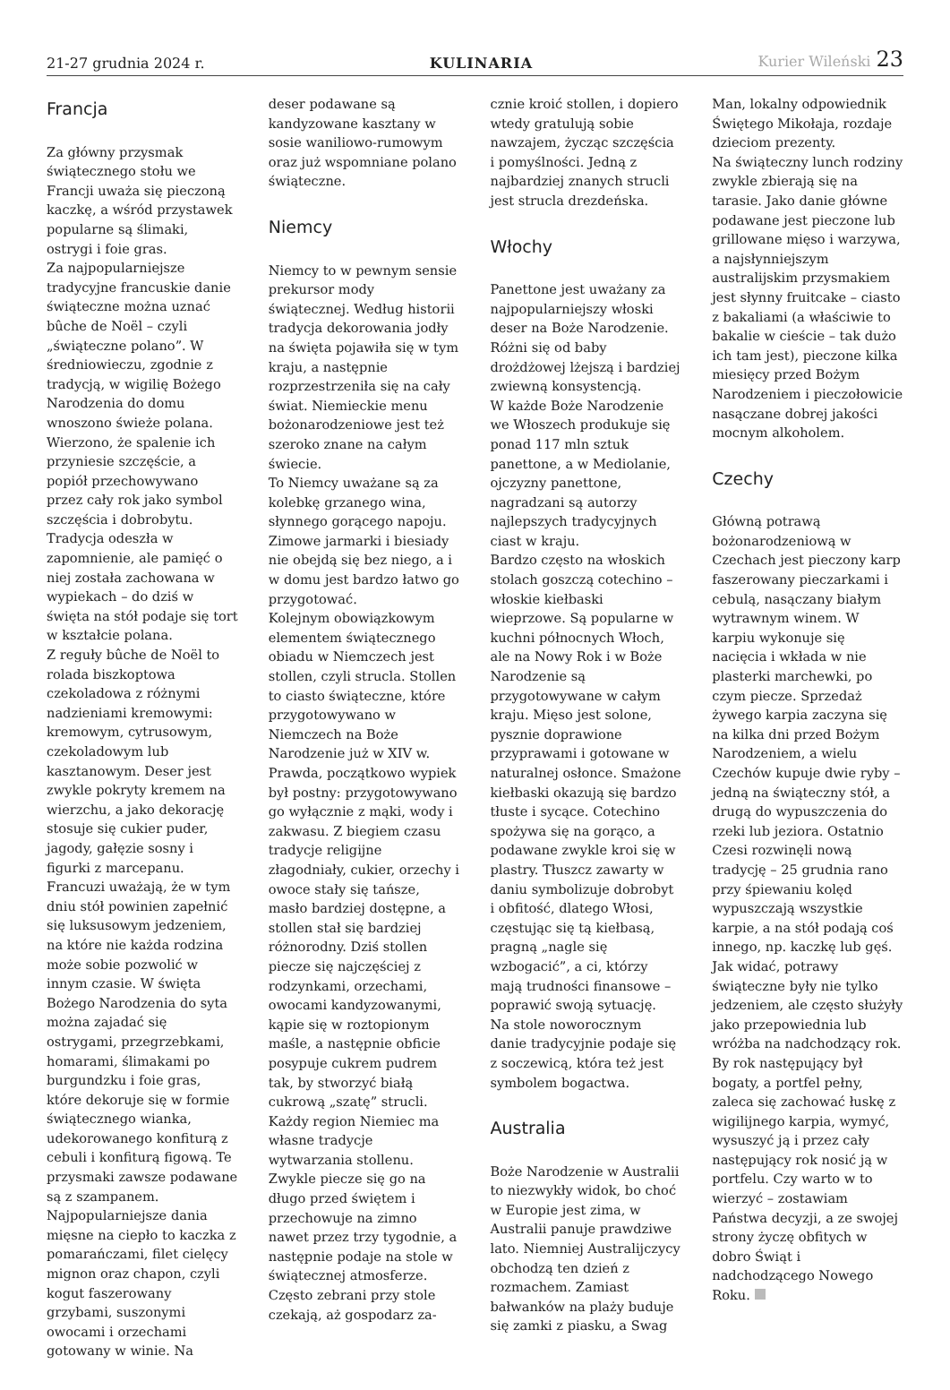21-27 grudnia 2024 r.
KULINARIA
Kurier Wileński 23
Francja
Za główny przysmak świątecznego stołu we Francji uważa się pieczoną kaczkę, a wśród przystawek popularne są ślimaki, ostrygi i foie gras.
Za najpopularniejsze tradycyjne francuskie danie świąteczne można uznać bûche de Noël – czyli „świąteczne polano”. W średniowieczu, zgodnie z tradycją, w wigilię Bożego Narodzenia do domu wnoszono świeże polana. Wierzono, że spalenie ich przyniesie szczęście, a popiół przechowywano przez cały rok jako symbol szczęścia i dobrobytu. Tradycja odeszła w zapomnienie, ale pamięć o niej została zachowana w wypiekach – do dziś w święta na stół podaje się tort w kształcie polana.
Z reguły bûche de Noël to rolada biszkoptowa czekoladowa z różnymi nadzieniami kremowymi: kremowym, cytrusowym, czekoladowym lub kasztanowym. Deser jest zwykle pokryty kremem na wierzchu, a jako dekorację stosuje się cukier puder, jagody, gałęzie sosny i figurki z marcepanu.
Francuzi uważają, że w tym dniu stół powinien zapełnić się luksusowym jedzeniem, na które nie każda rodzina może sobie pozwolić w innym czasie. W święta Bożego Narodzenia do syta można zajadać się ostrygami, przegrzebkami, homarami, ślimakami po burgundzku i foie gras, które dekoruje się w formie świątecznego wianka, udekorowanego konfiturą z cebuli i konfiturą figową. Te przysmaki zawsze podawane są z szampanem.
Najpopularniejsze dania mięsne na ciepło to kaczka z pomarańczami, filet cielęcy mignon oraz chapon, czyli kogut faszerowany grzybami, suszonymi owocami i orzechami gotowany w winie. Na
deser podawane są kandyzowane kasztany w sosie waniliowo-rumowym oraz już wspomniane polano świąteczne.
Niemcy
Niemcy to w pewnym sensie prekursor mody świątecznej. Według historii tradycja dekorowania jodły na święta pojawiła się w tym kraju, a następnie rozprzestrzeniła się na cały świat. Niemieckie menu bożonarodzeniowe jest też szeroko znane na całym świecie.
To Niemcy uważane są za kolebkę grzanego wina, słynnego gorącego napoju. Zimowe jarmarki i biesiady nie obejdą się bez niego, a i w domu jest bardzo łatwo go przygotować.
Kolejnym obowiązkowym elementem świątecznego obiadu w Niemczech jest stollen, czyli strucla. Stollen to ciasto świąteczne, które przygotowywano w Niemczech na Boże Narodzenie już w XIV w. Prawda, początkowo wypiek był postny: przygotowywano go wyłącznie z mąki, wody i zakwasu. Z biegiem czasu tradycje religijne złagodniały, cukier, orzechy i owoce stały się tańsze, masło bardziej dostępne, a stollen stał się bardziej różnorodny. Dziś stollen piecze się najczęściej z rodzynkami, orzechami, owocami kandyzowanymi, kąpie się w roztopionym maśle, a następnie obficie posypuje cukrem pudrem tak, by stworzyć białą cukrową „szatę” strucli.
Każdy region Niemiec ma własne tradycje wytwarzania stollenu. Zwykle piecze się go na długo przed świętem i przechowuje na zimno nawet przez trzy tygodnie, a następnie podaje na stole w świątecznej atmosferze. Często zebrani przy stole czekają, aż gospodarz za-
cznie kroić stollen, i dopiero wtedy gratulują sobie nawzajem, życząc szczęścia i pomyślności. Jedną z najbardziej znanych strucli jest strucla drezdeńska.
Włochy
Panettone jest uważany za najpopularniejszy włoski deser na Boże Narodzenie. Różni się od baby drożdżowej lżejszą i bardziej zwiewną konsystencją.
W każde Boże Narodzenie we Włoszech produkuje się ponad 117 mln sztuk panettone, a w Mediolanie, ojczyzny panettone, nagradzani są autorzy najlepszych tradycyjnych ciast w kraju.
Bardzo często na włoskich stolach goszczą cotechino – włoskie kiełbaski wieprzowe. Są popularne w kuchni północnych Włoch, ale na Nowy Rok i w Boże Narodzenie są przygotowywane w całym kraju. Mięso jest solone, pysznie doprawione przyprawami i gotowane w naturalnej osłonce. Smażone kiełbaski okazują się bardzo tłuste i sycące. Cotechino spożywa się na gorąco, a podawane zwykle kroi się w plastry. Tłuszcz zawarty w daniu symbolizuje dobrobyt i obfitość, dlatego Włosi, częstując się tą kiełbasą, pragną „nagle się wzbogacić”, a ci, którzy mają trudności finansowe – poprawić swoją sytuację.
Na stole noworocznym danie tradycyjnie podaje się z soczewicą, która też jest symbolem bogactwa.
Australia
Boże Narodzenie w Australii to niezwykły widok, bo choć w Europie jest zima, w Australii panuje prawdziwe lato. Niemniej Australijczycy obchodzą ten dzień z rozmachem. Zamiast bałwanków na plaży buduje się zamki z piasku, a Swag
Man, lokalny odpowiednik Świętego Mikołaja, rozdaje dzieciom prezenty.
Na świąteczny lunch rodziny zwykle zbierają się na tarasie. Jako danie główne podawane jest pieczone lub grillowane mięso i warzywa, a najsłynniejszym australijskim przysmakiem jest słynny fruitcake – ciasto z bakaliami (a właściwie to bakalie w cieście – tak dużo ich tam jest), pieczone kilka miesięcy przed Bożym Narodzeniem i pieczołowicie nasączane dobrej jakości mocnym alkoholem.
Czechy
Główną potrawą bożonarodzeniową w Czechach jest pieczony karp faszerowany pieczarkami i cebulą, nasączany białym wytrawnym winem. W karpiu wykonuje się nacięcia i wkłada w nie plasterki marchewki, po czym piecze. Sprzedaż żywego karpia zaczyna się na kilka dni przed Bożym Narodzeniem, a wielu Czechów kupuje dwie ryby – jedną na świąteczny stół, a drugą do wypuszczenia do rzeki lub jeziora. Ostatnio Czesi rozwinęli nową tradycję – 25 grudnia rano przy śpiewaniu kolęd wypuszczają wszystkie karpie, a na stół podają coś innego, np. kaczkę lub gęś. Jak widać, potrawy świąteczne były nie tylko jedzeniem, ale często służyły jako przepowiednia lub wróżba na nadchodzący rok. By rok następujący był bogaty, a portfel pełny, zaleca się zachować łuskę z wigilijnego karpia, wymyć, wysuszyć ją i przez cały następujący rok nosić ją w portfelu. Czy warto w to wierzyć – zostawiam Państwa decyzji, a ze swojej strony życzę obfitych w dobro Świąt i nadchodzącego Nowego Roku.